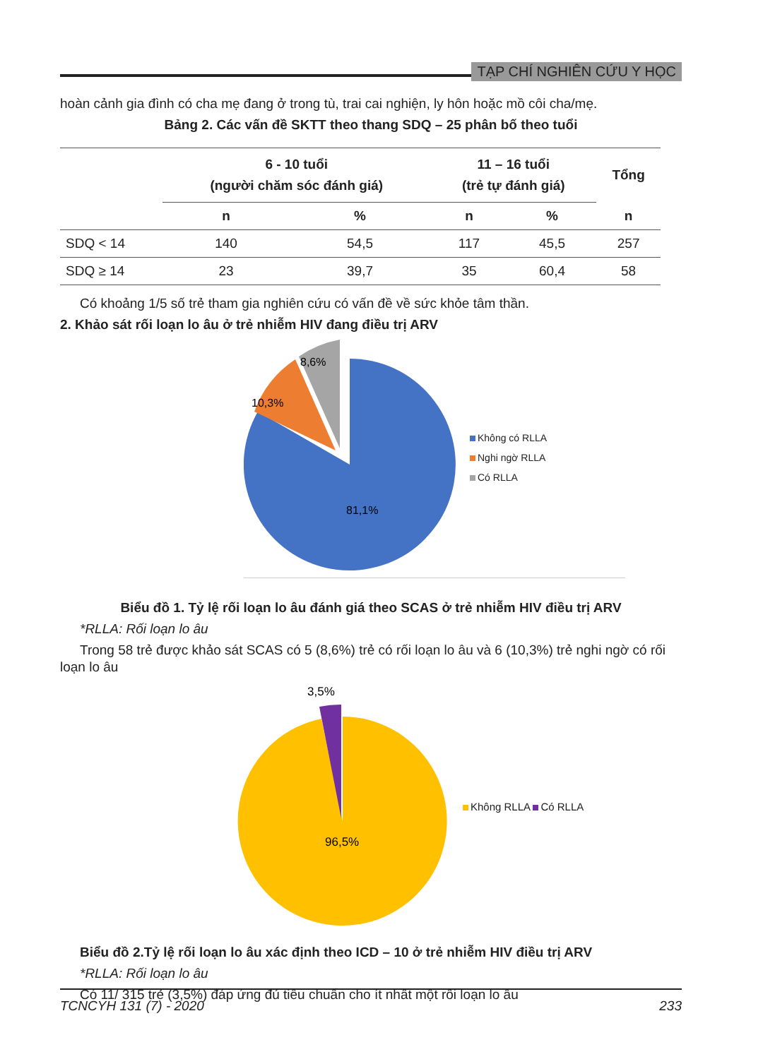TẠP CHÍ NGHIÊN CỨU Y HỌC
hoàn cảnh gia đình có cha mẹ đang ở trong tù, trai cai nghiện, ly hôn hoặc mồ côi cha/mẹ.
Bảng 2. Các vấn đề SKTT theo thang SDQ – 25 phân bố theo tuổi
| | 6 - 10 tuổi (người chăm sóc đánh giá) | | 11 – 16 tuổi (trẻ tự đánh giá) | | Tổng |
| --- | --- | --- | --- | --- | --- |
| | n | % | n | % | n |
| SDQ < 14 | 140 | 54,5 | 117 | 45,5 | 257 |
| SDQ ≥ 14 | 23 | 39,7 | 35 | 60,4 | 58 |
Có khoảng 1/5 số trẻ tham gia nghiên cứu có vấn đề về sức khỏe tâm thần.
2. Khảo sát rối loạn lo âu ở trẻ nhiễm HIV đang điều trị ARV
8,6%
10,3%
81,1%
Không có RLLA
Nghi ngờ RLLA
Có RLLA
Biểu đồ 1. Tỷ lệ rối loạn lo âu đánh giá theo SCAS ở trẻ nhiễm HIV điều trị ARV
*RLLA: Rối loạn lo âu
Trong 58 trẻ được khảo sát SCAS có 5 (8,6%) trẻ có rối loạn lo âu và 6 (10,3%) trẻ nghi ngờ có rối loạn lo âu
3,5%
96,5%
Không RLLA Có RLLA
Biểu đồ 2.Tỷ lệ rối loạn lo âu xác định theo ICD – 10 ở trẻ nhiễm HIV điều trị ARV
*RLLA: Rối loạn lo âu
Có 11/ 315 trẻ (3,5%) đáp ứng đủ tiêu chuẩn cho ít nhất một rối loạn lo âu
TCNCYH 131 (7) - 2020 233